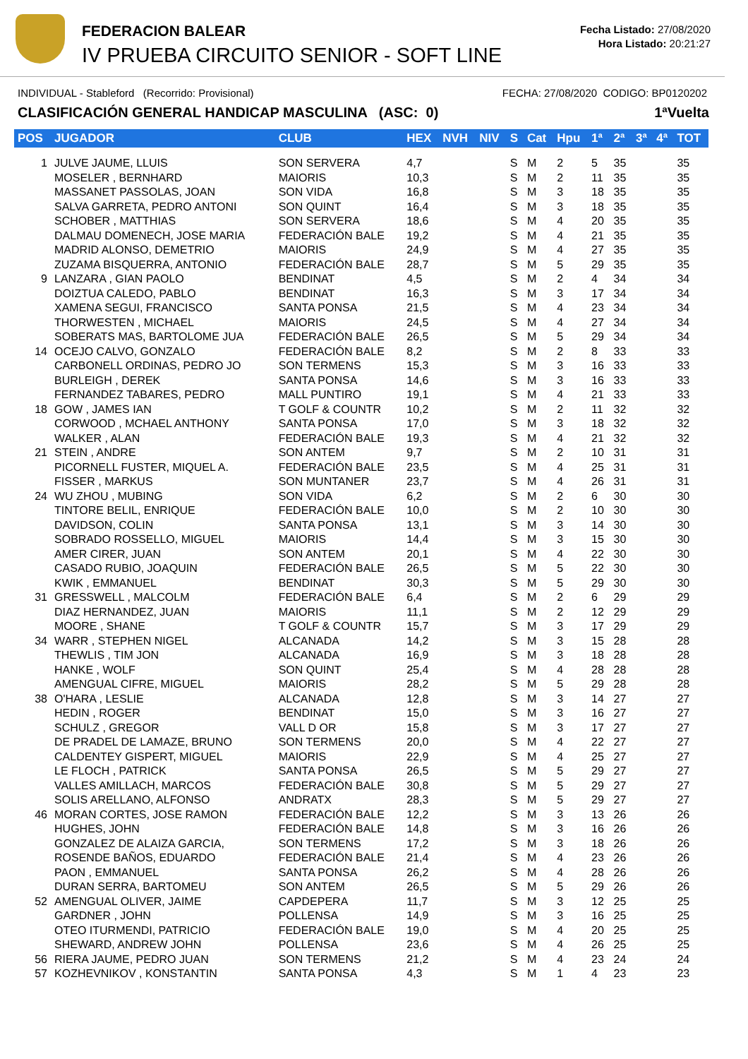FEDERACION BALEAR
IV PRUEBA CIRCUITO SENIOR - SOFT LINE
Fecha Listado: 27/08/2020
Hora Listado: 20:21:27
INDIVIDUAL - Stableford (Recorrido: Provisional) FECHA: 27/08/2020 CODIGO: BP0120202
CLASIFICACIÓN GENERAL HANDICAP MASCULINA (ASC: 0) 1ªVuelta
| POS | JUGADOR | CLUB | HEX | NVH | NIV | S | Cat | Hpu | 1ª | 2ª | 3ª | 4ª | TOT |
| --- | --- | --- | --- | --- | --- | --- | --- | --- | --- | --- | --- | --- | --- |
| 1 | JULVE JAUME, LLUIS | SON SERVERA | 4,7 | | | S | M | 2 | 5 | 35 | | | 35 |
| | MOSELER , BERNHARD | MAIORIS | 10,3 | | | S | M | 2 | 11 | 35 | | | 35 |
| | MASSANET PASSOLAS, JOAN | SON VIDA | 16,8 | | | S | M | 3 | 18 | 35 | | | 35 |
| | SALVA GARRETA, PEDRO ANTONI | SON QUINT | 16,4 | | | S | M | 3 | 18 | 35 | | | 35 |
| | SCHOBER , MATTHIAS | SON SERVERA | 18,6 | | | S | M | 4 | 20 | 35 | | | 35 |
| | DALMAU DOMENECH, JOSE MARIA | FEDERACIÓN BALE | 19,2 | | | S | M | 4 | 21 | 35 | | | 35 |
| | MADRID ALONSO, DEMETRIO | MAIORIS | 24,9 | | | S | M | 4 | 27 | 35 | | | 35 |
| | ZUZAMA BISQUERRA, ANTONIO | FEDERACIÓN BALE | 28,7 | | | S | M | 5 | 29 | 35 | | | 35 |
| 9 | LANZARA , GIAN PAOLO | BENDINAT | 4,5 | | | S | M | 2 | 4 | 34 | | | 34 |
| | DOIZTUA CALEDO, PABLO | BENDINAT | 16,3 | | | S | M | 3 | 17 | 34 | | | 34 |
| | XAMENA SEGUI, FRANCISCO | SANTA PONSA | 21,5 | | | S | M | 4 | 23 | 34 | | | 34 |
| | THORWESTEN , MICHAEL | MAIORIS | 24,5 | | | S | M | 4 | 27 | 34 | | | 34 |
| | SOBERATS MAS, BARTOLOME JUA | FEDERACIÓN BALE | 26,5 | | | S | M | 5 | 29 | 34 | | | 34 |
| 14 | OCEJO CALVO, GONZALO | FEDERACIÓN BALE | 8,2 | | | S | M | 2 | 8 | 33 | | | 33 |
| | CARBONELL ORDINAS, PEDRO JO | SON TERMENS | 15,3 | | | S | M | 3 | 16 | 33 | | | 33 |
| | BURLEIGH , DEREK | SANTA PONSA | 14,6 | | | S | M | 3 | 16 | 33 | | | 33 |
| | FERNANDEZ TABARES, PEDRO | MALL PUNTIRO | 19,1 | | | S | M | 4 | 21 | 33 | | | 33 |
| 18 | GOW , JAMES IAN | T GOLF & COUNTR | 10,2 | | | S | M | 2 | 11 | 32 | | | 32 |
| | CORWOOD , MCHAEL ANTHONY | SANTA PONSA | 17,0 | | | S | M | 3 | 18 | 32 | | | 32 |
| | WALKER , ALAN | FEDERACIÓN BALE | 19,3 | | | S | M | 4 | 21 | 32 | | | 32 |
| 21 | STEIN , ANDRE | SON ANTEM | 9,7 | | | S | M | 2 | 10 | 31 | | | 31 |
| | PICORNELL FUSTER, MIQUEL A. | FEDERACIÓN BALE | 23,5 | | | S | M | 4 | 25 | 31 | | | 31 |
| | FISSER , MARKUS | SON MUNTANER | 23,7 | | | S | M | 4 | 26 | 31 | | | 31 |
| 24 | WU ZHOU , MUBING | SON VIDA | 6,2 | | | S | M | 2 | 6 | 30 | | | 30 |
| | TINTORE BELIL, ENRIQUE | FEDERACIÓN BALE | 10,0 | | | S | M | 2 | 10 | 30 | | | 30 |
| | DAVIDSON, COLIN | SANTA PONSA | 13,1 | | | S | M | 3 | 14 | 30 | | | 30 |
| | SOBRADO ROSSELLO, MIGUEL | MAIORIS | 14,4 | | | S | M | 3 | 15 | 30 | | | 30 |
| | AMER CIRER, JUAN | SON ANTEM | 20,1 | | | S | M | 4 | 22 | 30 | | | 30 |
| | CASADO RUBIO, JOAQUIN | FEDERACIÓN BALE | 26,5 | | | S | M | 5 | 22 | 30 | | | 30 |
| | KWIK , EMMANUEL | BENDINAT | 30,3 | | | S | M | 5 | 29 | 30 | | | 30 |
| 31 | GRESSWELL , MALCOLM | FEDERACIÓN BALE | 6,4 | | | S | M | 2 | 6 | 29 | | | 29 |
| | DIAZ HERNANDEZ, JUAN | MAIORIS | 11,1 | | | S | M | 2 | 12 | 29 | | | 29 |
| | MOORE , SHANE | T GOLF & COUNTR | 15,7 | | | S | M | 3 | 17 | 29 | | | 29 |
| 34 | WARR , STEPHEN NIGEL | ALCANADA | 14,2 | | | S | M | 3 | 15 | 28 | | | 28 |
| | THEWLIS , TIM JON | ALCANADA | 16,9 | | | S | M | 3 | 18 | 28 | | | 28 |
| | HANKE , WOLF | SON QUINT | 25,4 | | | S | M | 4 | 28 | 28 | | | 28 |
| | AMENGUAL CIFRE, MIGUEL | MAIORIS | 28,2 | | | S | M | 5 | 29 | 28 | | | 28 |
| 38 | O'HARA , LESLIE | ALCANADA | 12,8 | | | S | M | 3 | 14 | 27 | | | 27 |
| | HEDIN , ROGER | BENDINAT | 15,0 | | | S | M | 3 | 16 | 27 | | | 27 |
| | SCHULZ , GREGOR | VALL D OR | 15,8 | | | S | M | 3 | 17 | 27 | | | 27 |
| | DE PRADEL DE LAMAZE, BRUNO | SON TERMENS | 20,0 | | | S | M | 4 | 22 | 27 | | | 27 |
| | CALDENTEY GISPERT, MIGUEL | MAIORIS | 22,9 | | | S | M | 4 | 25 | 27 | | | 27 |
| | LE FLOCH , PATRICK | SANTA PONSA | 26,5 | | | S | M | 5 | 29 | 27 | | | 27 |
| | VALLES AMILLACH, MARCOS | FEDERACIÓN BALE | 30,8 | | | S | M | 5 | 29 | 27 | | | 27 |
| | SOLIS ARELLANO, ALFONSO | ANDRATX | 28,3 | | | S | M | 5 | 29 | 27 | | | 27 |
| 46 | MORAN CORTES, JOSE RAMON | FEDERACIÓN BALE | 12,2 | | | S | M | 3 | 13 | 26 | | | 26 |
| | HUGHES, JOHN | FEDERACIÓN BALE | 14,8 | | | S | M | 3 | 16 | 26 | | | 26 |
| | GONZALEZ DE ALAIZA GARCIA, | SON TERMENS | 17,2 | | | S | M | 3 | 18 | 26 | | | 26 |
| | ROSENDE BAÑOS, EDUARDO | FEDERACIÓN BALE | 21,4 | | | S | M | 4 | 23 | 26 | | | 26 |
| | PAON , EMMANUEL | SANTA PONSA | 26,2 | | | S | M | 4 | 28 | 26 | | | 26 |
| | DURAN SERRA, BARTOMEU | SON ANTEM | 26,5 | | | S | M | 5 | 29 | 26 | | | 26 |
| 52 | AMENGUAL OLIVER, JAIME | CAPDEPERA | 11,7 | | | S | M | 3 | 12 | 25 | | | 25 |
| | GARDNER , JOHN | POLLENSA | 14,9 | | | S | M | 3 | 16 | 25 | | | 25 |
| | OTEO ITURMENDI, PATRICIO | FEDERACIÓN BALE | 19,0 | | | S | M | 4 | 20 | 25 | | | 25 |
| | SHEWARD, ANDREW JOHN | POLLENSA | 23,6 | | | S | M | 4 | 26 | 25 | | | 25 |
| 56 | RIERA JAUME, PEDRO JUAN | SON TERMENS | 21,2 | | | S | M | 4 | 23 | 24 | | | 24 |
| 57 | KOZHEVNIKOV , KONSTANTIN | SANTA PONSA | 4,3 | | | S | M | 1 | 4 | 23 | | | 23 |